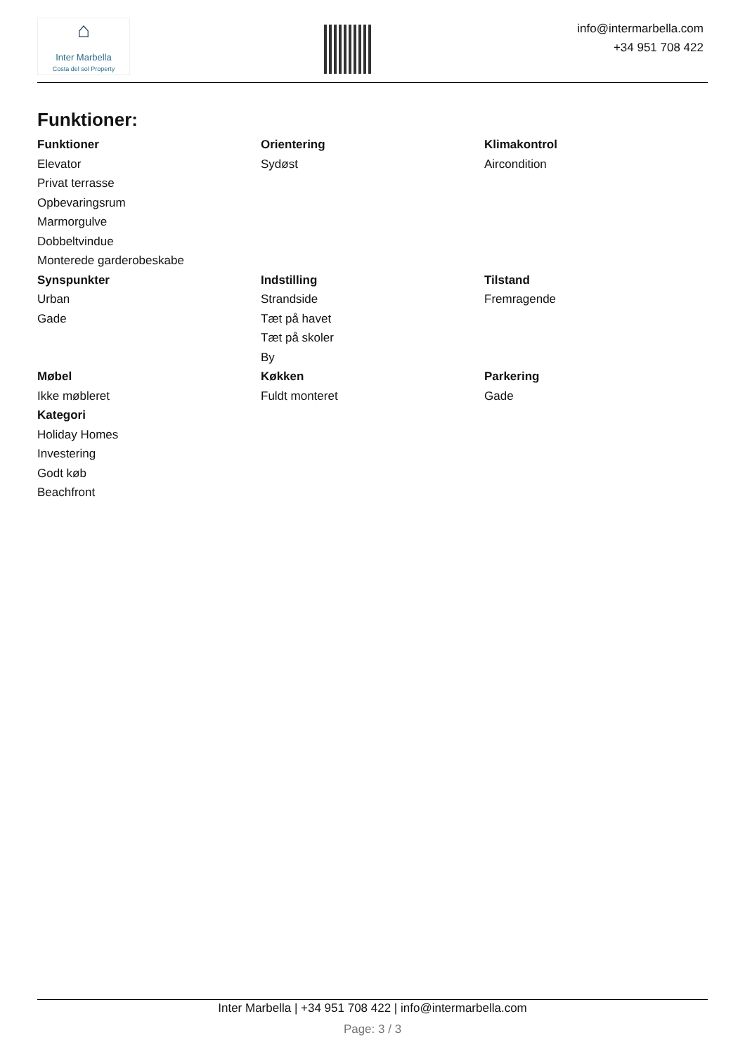⌂
Inter Marbella
Costa del sol Property
info@intermarbella.com
+34 951 708 422
Funktioner:
Funktioner
Elevator
Privat terrasse
Opbevaringsrum
Marmorgulve
Dobbeltvindue
Monterede garderobeskabe
Orientering
Sydøst
Klimakontrol
Aircondition
Synspunkter
Urban
Gade
Indstilling
Strandside
Tæt på havet
Tæt på skoler
By
Tilstand
Fremragende
Møbel
Ikke møbleret
Køkken
Fuldt monteret
Parkering
Gade
Kategori
Holiday Homes
Investering
Godt køb
Beachfront
Inter Marbella | +34 951 708 422 | info@intermarbella.com
Page: 3 / 3